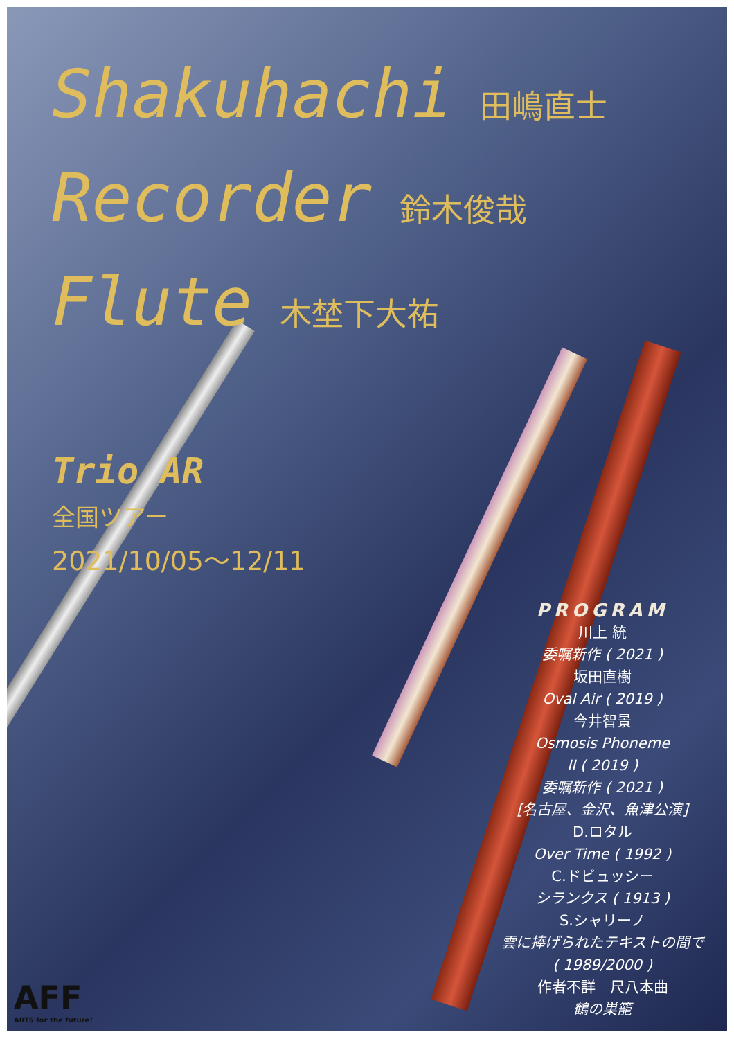Shakuhachi 田嶋直士
Recorder 鈴木俊哉
Flute 木埜下大祐
Trio AR
全国ツアー
2021/10/05～12/11
PROGRAM
川上 統
委嘱新作 ( 2021 )
坂田直樹
Oval Air ( 2019 )
今井智景
Osmosis Phoneme
II ( 2019 )
委嘱新作 ( 2021 )
[名古屋、金沢、魚津公演]
D.ロタル
Over Time ( 1992 )
C.ドビュッシー
シランクス ( 1913 )
S.シャリーノ
雲に捧げられたテキストの間で
( 1989/2000 )
作者不詳　尺八本曲
鶴の巣籠
AFF
ARTS for the future!